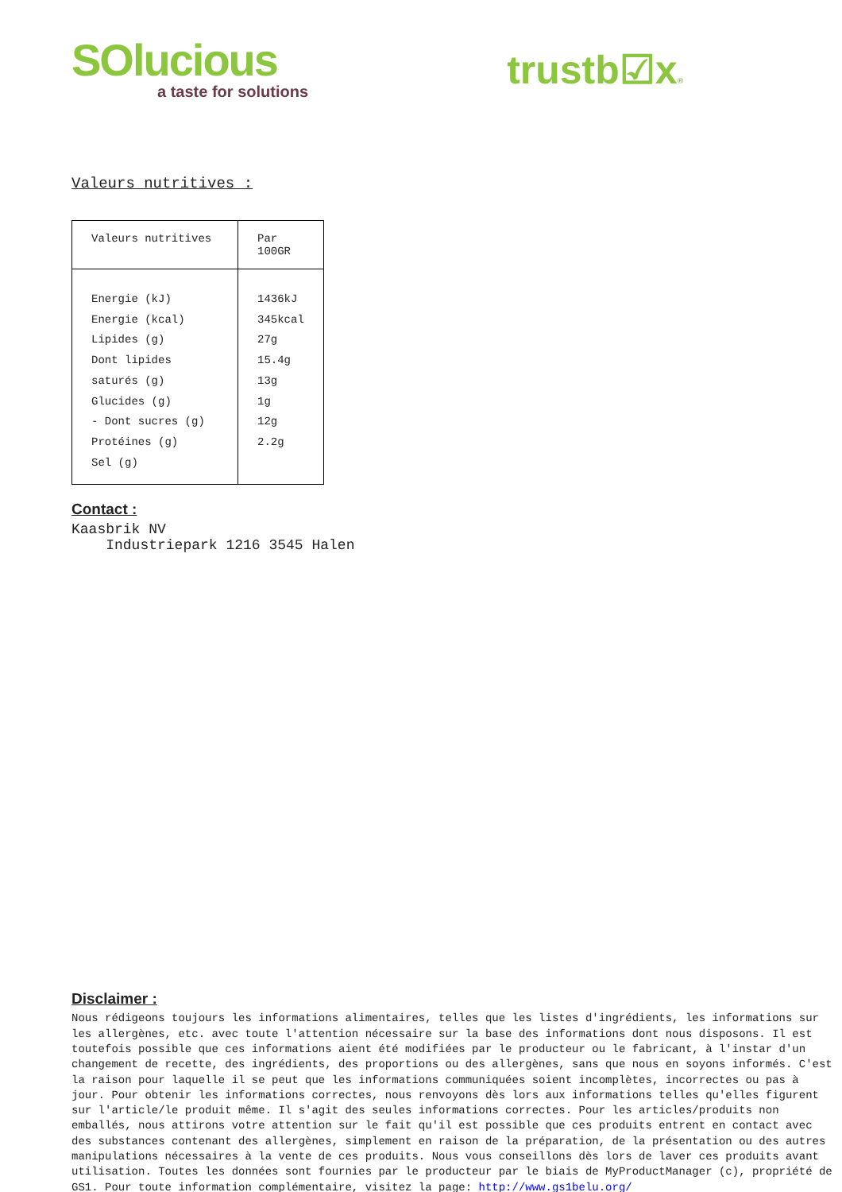SOlucious
a taste for solutions
trustb☑x®
Valeurs nutritives :
| Valeurs nutritives | Par 100GR |
| Energie (kJ) Energie (kcal) Lipides (g) Dont lipides saturés (g) Glucides (g) - Dont sucres (g) Protéines (g) Sel (g) | 1436kJ 345kcal 27g 15.4g 13g 1g 12g 2.2g |
Contact :
Kaasbrik NV
Industriepark 1216 3545 Halen
Disclaimer :
Nous rédigeons toujours les informations alimentaires, telles que les listes d'ingrédients, les informations sur les allergènes, etc. avec toute l'attention nécessaire sur la base des informations dont nous disposons. Il est toutefois possible que ces informations aient été modifiées par le producteur ou le fabricant, à l'instar d'un changement de recette, des ingrédients, des proportions ou des allergènes, sans que nous en soyons informés. C'est la raison pour laquelle il se peut que les informations communiquées soient incomplètes, incorrectes ou pas à jour. Pour obtenir les informations correctes, nous renvoyons dès lors aux informations telles qu'elles figurent sur l'article/le produit même. Il s'agit des seules informations correctes. Pour les articles/produits non emballés, nous attirons votre attention sur le fait qu'il est possible que ces produits entrent en contact avec des substances contenant des allergènes, simplement en raison de la préparation, de la présentation ou des autres manipulations nécessaires à la vente de ces produits. Nous vous conseillons dès lors de laver ces produits avant utilisation. Toutes les données sont fournies par le producteur par le biais de MyProductManager (c), propriété de GS1. Pour toute information complémentaire, visitez la page: http://www.gs1belu.org/